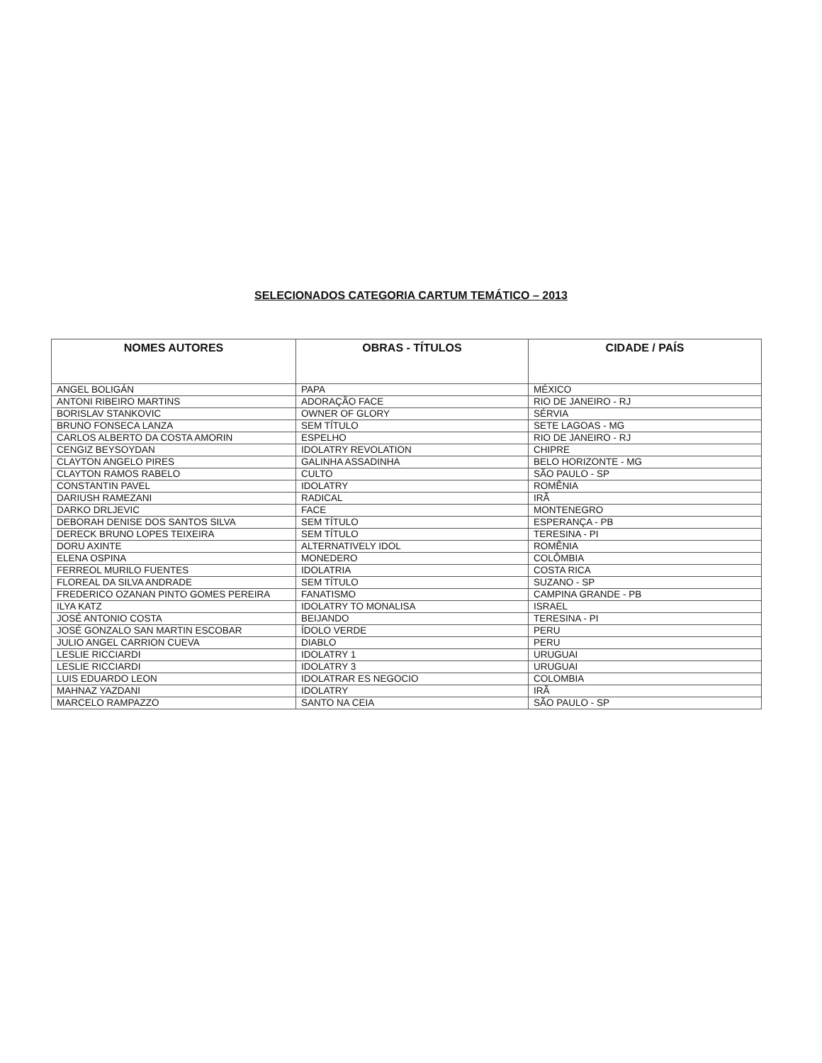SELECIONADOS CATEGORIA CARTUM TEMÁTICO – 2013
| NOMES AUTORES | OBRAS - TÍTULOS | CIDADE / PAÍS |
| --- | --- | --- |
| ANGEL BOLIGÁN | PAPA | MÉXICO |
| ANTONI RIBEIRO MARTINS | ADORAÇÃO FACE | RIO DE JANEIRO - RJ |
| BORISLAV STANKOVIC | OWNER OF GLORY | SÉRVIA |
| BRUNO FONSECA LANZA | SEM TÍTULO | SETE LAGOAS - MG |
| CARLOS ALBERTO DA COSTA AMORIN | ESPELHO | RIO DE JANEIRO - RJ |
| CENGIZ BEYSOYDAN | IDOLATRY REVOLATION | CHIPRE |
| CLAYTON ANGELO PIRES | GALINHA ASSADINHA | BELO HORIZONTE - MG |
| CLAYTON RAMOS RABELO | CULTO | SÃO PAULO - SP |
| CONSTANTIN PAVEL | IDOLATRY | ROMÊNIA |
| DARIUSH RAMEZANI | RADICAL | IRÃ |
| DARKO DRLJEVIC | FACE | MONTENEGRO |
| DEBORAH DENISE DOS SANTOS SILVA | SEM TÍTULO | ESPERANÇA - PB |
| DERECK BRUNO LOPES TEIXEIRA | SEM TÍTULO | TERESINA - PI |
| DORU AXINTE | ALTERNATIVELY IDOL | ROMÊNIA |
| ELENA OSPINA | MONEDERO | COLÔMBIA |
| FERREOL MURILO FUENTES | IDOLATRIA | COSTA RICA |
| FLOREAL DA SILVA ANDRADE | SEM TÍTULO | SUZANO - SP |
| FREDERICO OZANAN PINTO GOMES PEREIRA | FANATISMO | CAMPINA GRANDE - PB |
| ILYA KATZ | IDOLATRY TO MONALISA | ISRAEL |
| JOSÉ ANTONIO COSTA | BEIJANDO | TERESINA - PI |
| JOSÉ GONZALO SAN MARTIN ESCOBAR | ÍDOLO VERDE | PERU |
| JULIO ANGEL CARRION CUEVA | DIABLO | PERU |
| LESLIE RICCIARDI | IDOLATRY 1 | URUGUAI |
| LESLIE RICCIARDI | IDOLATRY 3 | URUGUAI |
| LUIS EDUARDO LEON | IDOLATRAR ES NEGOCIO | COLOMBIA |
| MAHNAZ YAZDANI | IDOLATRY | IRÃ |
| MARCELO RAMPAZZO | SANTO NA CEIA | SÃO PAULO - SP |